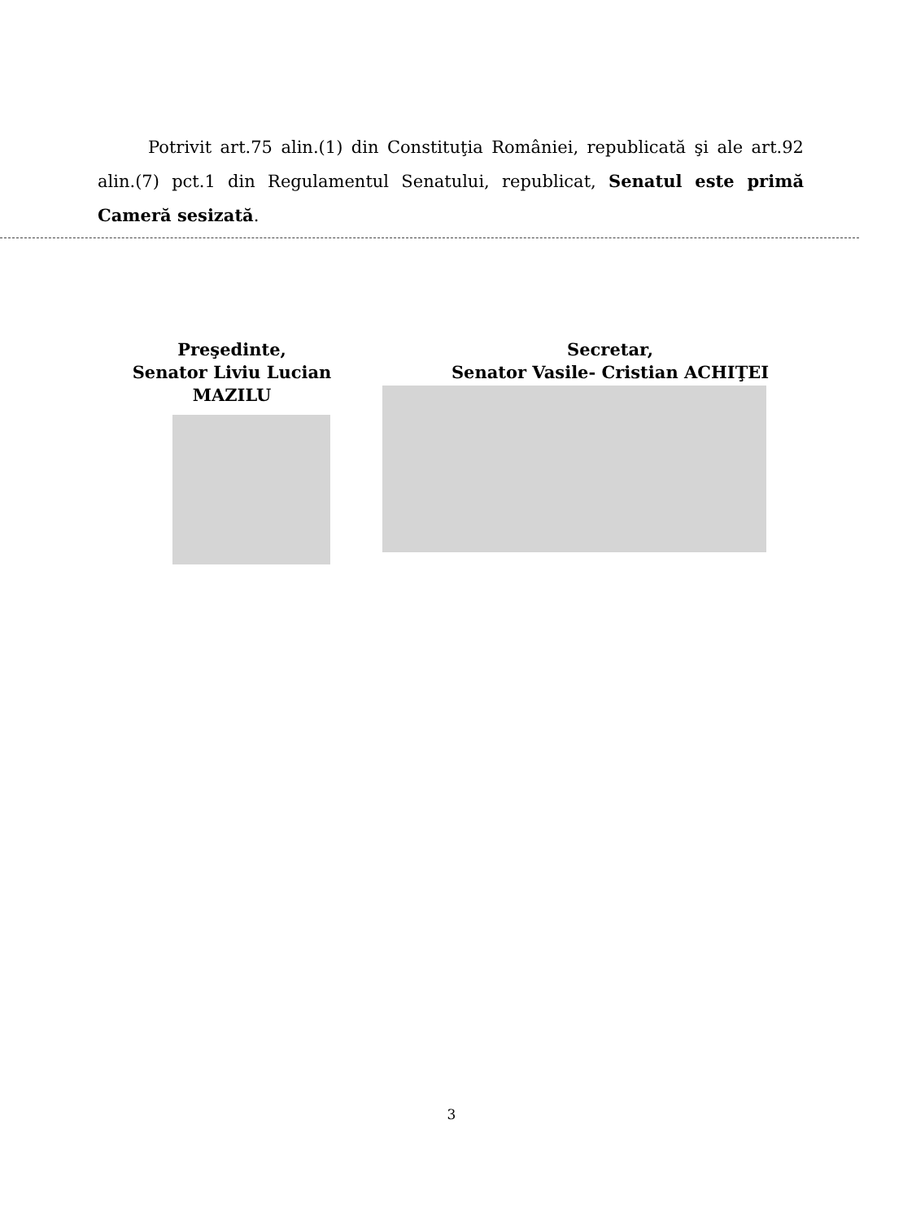Potrivit art.75 alin.(1) din Constituţia României, republicată şi ale art.92 alin.(7) pct.1 din Regulamentul Senatului, republicat, Senatul este primă Cameră sesizată.
Preşedinte,
Senator Liviu Lucian MAZILU
Secretar,
Senator Vasile- Cristian ACHIŢEI
3